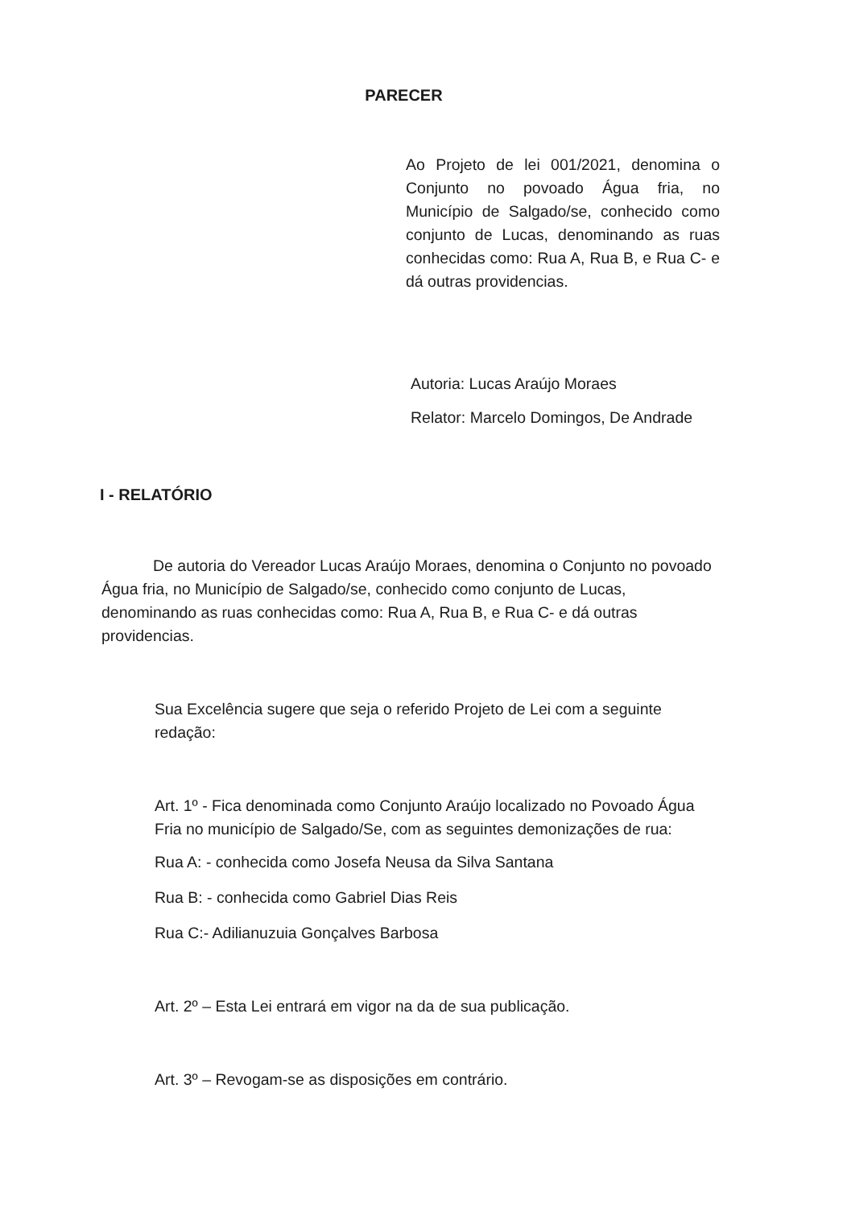PARECER
Ao Projeto de lei 001/2021, denomina o Conjunto no povoado Água fria, no Município de Salgado/se, conhecido como conjunto de Lucas, denominando as ruas conhecidas como: Rua A, Rua B, e Rua C- e dá outras providencias.
Autoria: Lucas Araújo Moraes
Relator: Marcelo Domingos, De Andrade
I - RELATÓRIO
De autoria do Vereador Lucas Araújo Moraes, denomina o Conjunto no povoado Água fria, no Município de Salgado/se, conhecido como conjunto de Lucas, denominando as ruas conhecidas como: Rua A, Rua B, e Rua C- e dá outras providencias.
Sua Excelência sugere que seja o referido Projeto de Lei com a seguinte redação:
Art. 1º - Fica denominada como Conjunto Araújo localizado no Povoado Água Fria no município de Salgado/Se, com as seguintes demonizações de rua:
Rua A: - conhecida como Josefa Neusa da Silva Santana
Rua B: - conhecida como Gabriel Dias Reis
Rua C:- Adilianuzuia Gonçalves Barbosa
Art. 2º – Esta Lei entrará em vigor na da de sua publicação.
Art. 3º – Revogam-se as disposições em contrário.